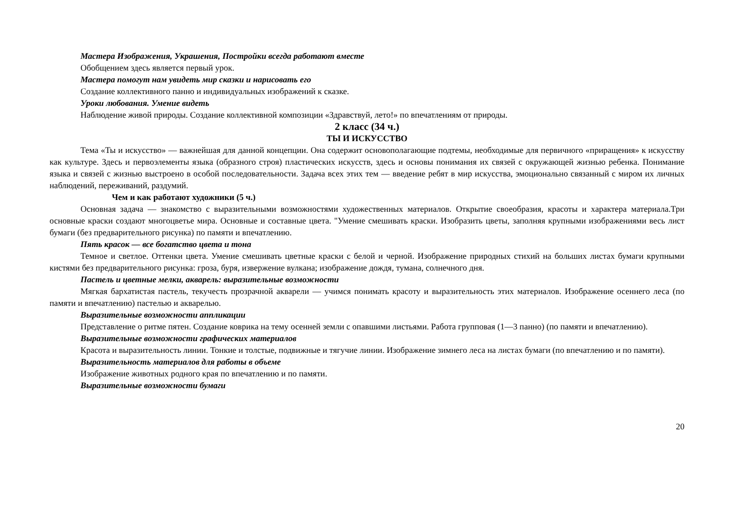Мастера Изображения, Украшения, Постройки всегда работают вместе
Обобщением здесь является первый урок.
Мастера помогут нам увидеть мир сказки и нарисовать его
Создание коллективного панно и индивидуальных изображений к сказке.
Уроки любования. Умение видеть
Наблюдение живой природы. Создание коллективной композиции «Здравствуй, лето!» по впечатлениям от природы.
2 класс (34 ч.)
ТЫ И ИСКУССТВО
Тема «Ты и искусство» — важнейшая для данной концепции. Она содержит основополагающие подтемы, необходимые для первичного «приращения» к искусству как культуре. Здесь и первоэлементы языка (образного строя) пластических искусств, здесь и основы понимания их связей с окружающей жизнью ребенка. Понимание языка и связей с жизнью выстроено в особой последовательности. Задача всех этих тем — введение ребят в мир искусства, эмоционально связанный с миром их личных наблюдений, переживаний, раздумий.
Чем и как работают художники (5 ч.)
Основная задача — знакомство с выразительными возможностями художественных материалов. Открытие своеобразия, красоты и характера материала.Три основные краски создают многоцветье мира. Основные и составные цвета. "Умение смешивать краски. Изобразить цветы, заполняя крупными изображениями весь лист бумаги (без предварительного рисунка) по памяти и впечатлению.
Пять красок — все богатство цвета и тона
Темное и светлое. Оттенки цвета. Умение смешивать цветные краски с белой и черной. Изображение природных стихий на больших листах бумаги крупными кистями без предварительного рисунка: гроза, буря, извержение вулкана; изображение дождя, тумана, солнечного дня.
Пастель и цветные мелки, акварель: выразительные возможности
Мягкая бархатистая пастель, текучесть прозрачной акварели — учимся понимать красоту и выразительность этих материалов. Изображение осеннего леса (по памяти и впечатлению) пастелью и акварелью.
Выразительные возможности аппликации
Представление о ритме пятен. Создание коврика на тему осенней земли с опавшими листьями. Работа групповая (1—3 панно) (по памяти и впечатлению).
Выразительные возможности графических материалов
Красота и выразительность линии. Тонкие и толстые, подвижные и тягучие линии. Изображение зимнего леса на листах бумаги (по впечатлению и по памяти).
Выразительность материалов для работы в объеме
Изображение животных родного края по впечатлению и по памяти.
Выразительные возможности бумаги
20